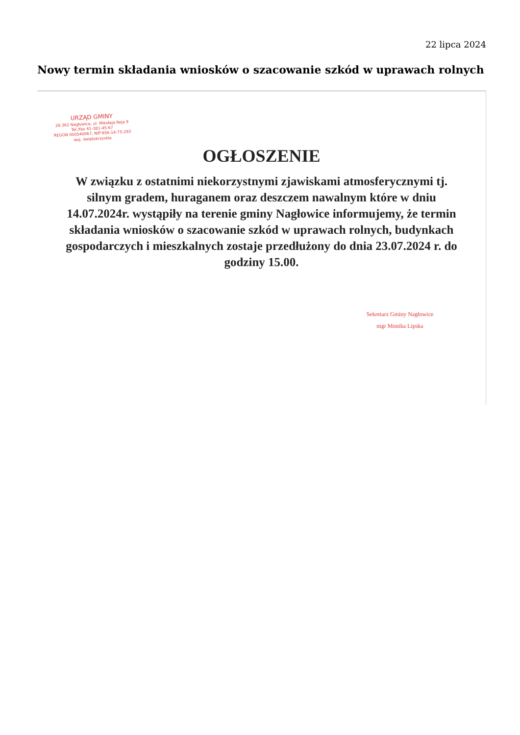22 lipca 2024
Nowy termin składania wniosków o szacowanie szkód w uprawach rolnych
URZĄD GMINY
28-362 Nagłowice, ul. Mikołaja Reja 9
Tel./fax 41-381-45-67
REGON 000540067, NIP:656-14-75-293
woj. świętokrzyskie
OGŁOSZENIE
W związku z ostatnimi niekorzystnymi zjawiskami atmosferycznymi tj. silnym gradem, huraganem oraz deszczem nawalnym które w dniu 14.07.2024r. wystąpiły na terenie gminy Nagłowice informujemy, że termin składania wniosków o szacowanie szkód w uprawach rolnych, budynkach gospodarczych i mieszkalnych zostaje przedłużony do dnia 23.07.2024 r. do godziny 15.00.
Sekretarz Gminy Nagłowice
mgr Monika Lipska